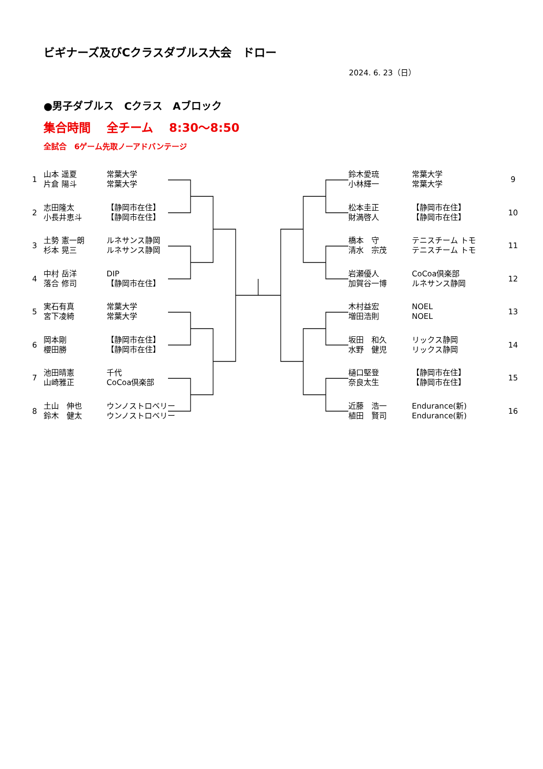ビギナーズ及びCクラスダブルス大会　ドロー
2024. 6. 23（日）
●男子ダブルス　Cクラス　Aブロック
集合時間　 全チーム　 8:30～8:50
全試合　6ゲーム先取ノーアドバンテージ
1
山本 遥夏
片倉 陽斗
常葉大学
常葉大学
鈴木愛琉
小林輝一
常葉大学
常葉大学
9
2
志田隆太
小長井恵斗
【静岡市在住】
【静岡市在住】
松本圭正
財満啓人
【静岡市在住】
【静岡市在住】
10
3
土勢 憲一朗
杉本 晃三
ルネサンス静岡
ルネサンス静岡
橋本　守
清水　宗茂
テニスチーム トモ
テニスチーム トモ
11
4
中村 岳洋
落合 修司
DIP
【静岡市在住】
岩瀬優人
加賀谷一博
CoCoa倶楽部
ルネサンス静岡
12
5
実石有真
宮下凌綺
常葉大学
常葉大学
木村益宏
増田浩則
NOEL
NOEL
13
6
岡本剛
櫻田勝
【静岡市在住】
【静岡市在住】
坂田　和久
水野　健児
リックス静岡
リックス静岡
14
7
池田晴憲
山崎雅正
千代
CoCoa倶楽部
樋口堅登
奈良太生
【静岡市在住】
【静岡市在住】
15
8
土山　伸也
鈴木　健太
ウンノストロベリー
ウンノストロベリー
近藤　浩一
植田　賢司
Endurance(新)
Endurance(新)
16